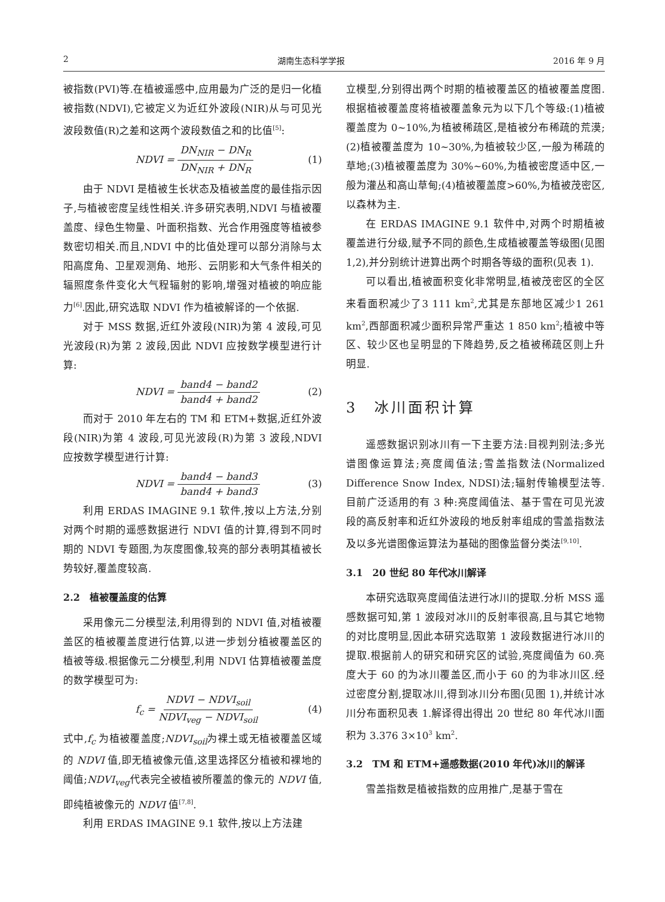2 湖南生态科学学报 2016 年 9 月
被指数(PVI)等.在植被遥感中,应用最为广泛的是归一化植被指数(NDVI),它被定义为近红外波段(NIR)从与可见光波段数值(R)之差和这两个波段数值之和的比值<sup>[5]</sup>:
NDVI = DN<sub>NIR</sub> − DN<sub>R</sub> DN<sub>NIR</sub> + DN<sub>R</sub> (1)
由于 NDVI 是植被生长状态及植被盖度的最佳指示因子,与植被密度呈线性相关.许多研究表明,NDVI 与植被覆盖度、绿色生物量、叶面积指数、光合作用强度等植被参数密切相关.而且,NDVI 中的比值处理可以部分消除与太阳高度角、卫星观测角、地形、云阴影和大气条件相关的辐照度条件变化大气程辐射的影响,增强对植被的响应能力<sup>[6]</sup>.因此,研究选取 NDVI 作为植被解译的一个依据.
对于 MSS 数据,近红外波段(NIR)为第 4 波段,可见光波段(R)为第 2 波段,因此 NDVI 应按数学模型进行计算:
NDVI = band4 − band2 band4 + band2 (2)
而对于 2010 年左右的 TM 和 ETM+数据,近红外波段(NIR)为第 4 波段,可见光波段(R)为第 3 波段,NDVI 应按数学模型进行计算:
NDVI = band4 − band3 band4 + band3 (3)
利用 ERDAS IMAGINE 9.1 软件,按以上方法,分别对两个时期的遥感数据进行 NDVI 值的计算,得到不同时期的 NDVI 专题图,为灰度图像,较亮的部分表明其植被长势较好,覆盖度较高.
2.2　植被覆盖度的估算
采用像元二分模型法,利用得到的 NDVI 值,对植被覆盖区的植被覆盖度进行估算,以进一步划分植被覆盖区的植被等级.根据像元二分模型,利用 NDVI 估算植被覆盖度的数学模型可为:
f<sub>c</sub> = NDVI − NDVI<sub>soil</sub> NDVI<sub>veg</sub> − NDVI<sub>soil</sub> (4)
式中,f<sub>c</sub> 为植被覆盖度;NDVI<sub>soil</sub>为裸土或无植被覆盖区域的 NDVI 值,即无植被像元值,这里选择区分植被和裸地的阈值;NDVI<sub>veg</sub>代表完全被植被所覆盖的像元的 NDVI 值,即纯植被像元的 NDVI 值<sup>[7,8]</sup>.
利用 ERDAS IMAGINE 9.1 软件,按以上方法建
立模型,分别得出两个时期的植被覆盖区的植被覆盖度图.根据植被覆盖度将植被覆盖象元为以下几个等级:(1)植被覆盖度为 0~10%,为植被稀疏区,是植被分布稀疏的荒漠;(2)植被覆盖度为 10~30%,为植被较少区,一般为稀疏的草地;(3)植被覆盖度为 30%~60%,为植被密度适中区,一般为灌丛和高山草甸;(4)植被覆盖度>60%,为植被茂密区,以森林为主.
在 ERDAS IMAGINE 9.1 软件中,对两个时期植被覆盖进行分级,赋予不同的颜色,生成植被覆盖等级图(见图 1,2),并分别统计进算出两个时期各等级的面积(见表 1).
可以看出,植被面积变化非常明显,植被茂密区的全区来看面积减少了3 111 km<sup>2</sup>,尤其是东部地区减少1 261 km<sup>2</sup>,西部面积减少面积异常严重达 1 850 km<sup>2</sup>;植被中等区、较少区也呈明显的下降趋势,反之植被稀疏区则上升明显.
3　冰川面积计算
遥感数据识别冰川有一下主要方法:目视判别法;多光谱图像运算法;亮度阈值法;雪盖指数法(Normalized Difference Snow Index, NDSI)法;辐射传输模型法等.目前广泛适用的有 3 种:亮度阈值法、基于雪在可见光波段的高反射率和近红外波段的地反射率组成的雪盖指数法及以多光谱图像运算法为基础的图像监督分类法<sup>[9,10]</sup>.
3.1　20 世纪 80 年代冰川解译
本研究选取亮度阈值法进行冰川的提取.分析 MSS 遥感数据可知,第 1 波段对冰川的反射率很高,且与其它地物的对比度明显,因此本研究选取第 1 波段数据进行冰川的提取.根据前人的研究和研究区的试验,亮度阈值为 60.亮度大于 60 的为冰川覆盖区,而小于 60 的为非冰川区.经过密度分割,提取冰川,得到冰川分布图(见图 1),并统计冰川分布面积见表 1.解译得出得出 20 世纪 80 年代冰川面积为 3.376 3×10<sup>3</sup> km<sup>2</sup>.
3.2　TM 和 ETM+遥感数据(2010 年代)冰川的解译
雪盖指数是植被指数的应用推广,是基于雪在